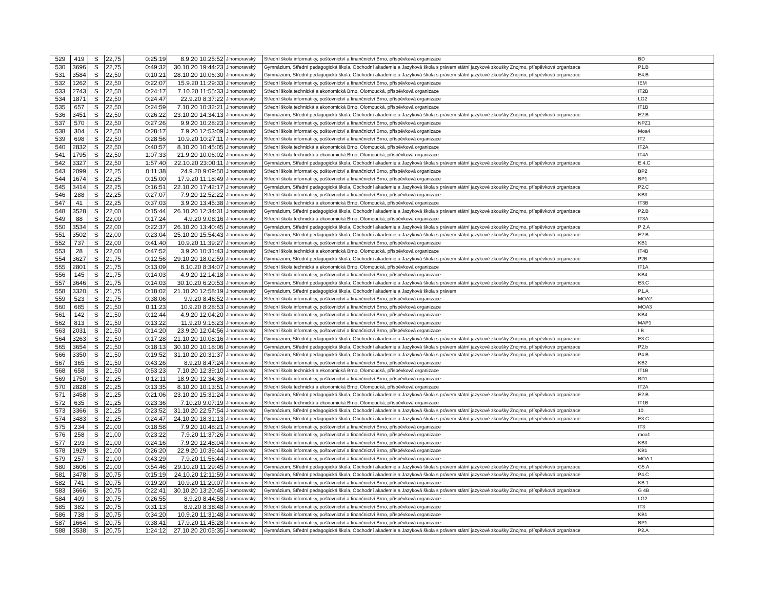| 529 | 419 | S | 22,75 | 0:25:19 | 8.9.20 10:25:52 | Jihomoravský | Střední škola informatiky, poštovnictví a finančnictví Brno, příspěvková organizace | BD |
| 530 | 3696 | S | 22,75 | 0:49:32 | 30.10.20 19:44:23 | Jihomoravský | Gymnázium, Střední pedagogická škola, Obchodní akademie a Jazyková škola s právem státní jazykové zkoušky Znojmo, příspěvková organizace | P1.B |
| 531 | 3584 | S | 22,50 | 0:10:21 | 28.10.20 10:06:30 | Jihomoravský | Gymnázium, Střední pedagogická škola, Obchodní akademie a Jazyková škola s právem státní jazykové zkoušky Znojmo, příspěvková organizace | E4.B |
| 532 | 1262 | S | 22,50 | 0:22:07 | 15.9.20 11:29:33 | Jihomoravský | Střední škola informatiky, poštovnictví a finančnictví Brno, příspěvková organizace | IEM |
| 533 | 2743 | S | 22,50 | 0:24:17 | 7.10.20 11:55:33 | Jihomoravský | Střední škola technická a ekonomická Brno, Olomoucká, příspěvková organizace | IT2B |
| 534 | 1871 | S | 22,50 | 0:24:47 | 22.9.20 8:37:22 | Jihomoravský | Střední škola informatiky, poštovnictví a finančnictví Brno, příspěvková organizace | LG2 |
| 535 | 657 | S | 22,50 | 0:24:59 | 7.10.20 10:32:21 | Jihomoravský | Střední škola technická a ekonomická Brno, Olomoucká, příspěvková organizace | IT1B |
| 536 | 3451 | S | 22,50 | 0:26:22 | 23.10.20 14:34:13 | Jihomoravský | Gymnázium, Střední pedagogická škola, Obchodní akademie a Jazyková škola s právem státní jazykové zkoušky Znojmo, příspěvková organizace | E2.B |
| 537 | 570 | S | 22,50 | 0:27:26 | 9.9.20 10:28:23 | Jihomoravský | Střední škola informatiky, poštovnictví a finančnictví Brno, příspěvková organizace | NPZ1 |
| 538 | 304 | S | 22,50 | 0:28:17 | 7.9.20 12:53:09 | Jihomoravský | Střední škola informatiky, poštovnictví a finančnictví Brno, příspěvková organizace | Moa4 |
| 539 | 698 | S | 22,50 | 0:28:56 | 10.9.20 10:27:11 | Jihomoravský | Střední škola informatiky, poštovnictví a finančnictví Brno, příspěvková organizace | IT2 |
| 540 | 2832 | S | 22,50 | 0:40:57 | 8.10.20 10:45:05 | Jihomoravský | Střední škola technická a ekonomická Brno, Olomoucká, příspěvková organizace | IT2A |
| 541 | 1795 | S | 22,50 | 1:07:33 | 21.9.20 10:06:02 | Jihomoravský | Střední škola technická a ekonomická Brno, Olomoucká, příspěvková organizace | IT4A |
| 542 | 3327 | S | 22,50 | 1:57:40 | 22.10.20 23:00:11 | Jihomoravský | Gymnázium, Střední pedagogická škola, Obchodní akademie a Jazyková škola s právem státní jazykové zkoušky Znojmo, příspěvková organizace | E.4.C |
| 543 | 2099 | S | 22,25 | 0:11:38 | 24.9.20 9:09:50 | Jihomoravský | Střední škola informatiky, poštovnictví a finančnictví Brno, příspěvková organizace | BP2 |
| 544 | 1674 | S | 22,25 | 0:15:00 | 17.9.20 11:18:49 | Jihomoravský | Střední škola informatiky, poštovnictví a finančnictví Brno, příspěvková organizace | BP1 |
| 545 | 3414 | S | 22,25 | 0:16:51 | 22.10.20 17:42:17 | Jihomoravský | Gymnázium, Střední pedagogická škola, Obchodní akademie a Jazyková škola s právem státní jazykové zkoušky Znojmo, příspěvková organizace | P2.C |
| 546 | 288 | S | 22,25 | 0:27:07 | 7.9.20 12:52:22 | Jihomoravský | Střední škola informatiky, poštovnictví a finančnictví Brno, příspěvková organizace | KB3 |
| 547 | 41 | S | 22,25 | 0:37:03 | 3.9.20 13:45:38 | Jihomoravský | Střední škola technická a ekonomická Brno, Olomoucká, příspěvková organizace | IT3B |
| 548 | 3528 | S | 22,00 | 0:15:44 | 26.10.20 12:34:31 | Jihomoravský | Gymnázium, Střední pedagogická škola, Obchodní akademie a Jazyková škola s právem státní jazykové zkoušky Znojmo, příspěvková organizace | P2.B |
| 549 | 88 | S | 22,00 | 0:17:24 | 4.9.20 9:08:16 | Jihomoravský | Střední škola technická a ekonomická Brno, Olomoucká, příspěvková organizace | IT3A |
| 550 | 3534 | S | 22,00 | 0:22:37 | 26.10.20 13:40:45 | Jihomoravský | Gymnázium, Střední pedagogická škola, Obchodní akademie a Jazyková škola s právem státní jazykové zkoušky Znojmo, příspěvková organizace | P 2.A |
| 551 | 3502 | S | 22,00 | 0:23:04 | 25.10.20 15:54:43 | Jihomoravský | Gymnázium, Střední pedagogická škola, Obchodní akademie a Jazyková škola s právem státní jazykové zkoušky Znojmo, příspěvková organizace | E2.B |
| 552 | 737 | S | 22,00 | 0:41:40 | 10.9.20 11:39:27 | Jihomoravský | Střední škola informatiky, poštovnictví a finančnictví Brno, příspěvková organizace | KB1 |
| 553 | 28 | S | 22,00 | 0:47:52 | 3.9.20 10:31:43 | Jihomoravský | Střední škola technická a ekonomická Brno, Olomoucká, příspěvková organizace | IT4B |
| 554 | 3627 | S | 21,75 | 0:12:56 | 29.10.20 18:02:59 | Jihomoravský | Gymnázium, Střední pedagogická škola, Obchodní akademie a Jazyková škola s právem státní jazykové zkoušky Znojmo, příspěvková organizace | P2B |
| 555 | 2801 | S | 21,75 | 0:13:09 | 8.10.20 8:34:07 | Jihomoravský | Střední škola technická a ekonomická Brno, Olomoucká, příspěvková organizace | IT1A |
| 556 | 145 | S | 21,75 | 0:14:03 | 4.9.20 12:14:18 | Jihomoravský | Střední škola informatiky, poštovnictví a finančnictví Brno, příspěvková organizace | KB4 |
| 557 | 3646 | S | 21,75 | 0:14:03 | 30.10.20 6:20:53 | Jihomoravský | Gymnázium, Střední pedagogická škola, Obchodní akademie a Jazyková škola s právem státní jazykové zkoušky Znojmo, příspěvková organizace | E3.C |
| 558 | 3320 | S | 21,75 | 0:18:02 | 21.10.20 12:58:19 | Jihomoravský | Gymnázium, Střední pedagogická škola, Obchodní akademie a Jazyková škola s právem | P1.A |
| 559 | 523 | S | 21,75 | 0:38:06 | 9.9.20 8:46:52 | Jihomoravský | Střední škola informatiky, poštovnictví a finančnictví Brno, příspěvková organizace | MOA2 |
| 560 | 685 | S | 21,50 | 0:11:23 | 10.9.20 8:28:53 | Jihomoravský | Střední škola informatiky, poštovnictví a finančnictví Brno, příspěvková organizace | MOA3 |
| 561 | 142 | S | 21,50 | 0:12:44 | 4.9.20 12:04:20 | Jihomoravský | Střední škola informatiky, poštovnictví a finančnictví Brno, příspěvková organizace | KB4 |
| 562 | 813 | S | 21,50 | 0:13:22 | 11.9.20 9:16:23 | Jihomoravský | Střední škola informatiky, poštovnictví a finančnictví Brno, příspěvková organizace | MAP1 |
| 563 | 2031 | S | 21,50 | 0:14:20 | 23.9.20 12:04:56 | Jihomoravský | Střední škola informatiky, poštovnictví a finančnictví Brno, příspěvková organizace | I.B |
| 564 | 3263 | S | 21,50 | 0:17:28 | 21.10.20 10:08:16 | Jihomoravský | Gymnázium, Střední pedagogická škola, Obchodní akademie a Jazyková škola s právem státní jazykové zkoušky Znojmo, příspěvková organizace | E3.C |
| 565 | 3654 | S | 21,50 | 0:18:13 | 30.10.20 10:18:06 | Jihomoravský | Gymnázium, Střední pedagogická škola, Obchodní akademie a Jazyková škola s právem státní jazykové zkoušky Znojmo, příspěvková organizace | P2.b |
| 566 | 3350 | S | 21,50 | 0:19:52 | 31.10.20 20:31:37 | Jihomoravský | Gymnázium, Střední pedagogická škola, Obchodní akademie a Jazyková škola s právem státní jazykové zkoušky Znojmo, příspěvková organizace | P4.B |
| 567 | 365 | S | 21,50 | 0:43:26 | 8.9.20 8:47:24 | Jihomoravský | Střední škola informatiky, poštovnictví a finančnictví Brno, příspěvková organizace | KB2 |
| 568 | 658 | S | 21,50 | 0:53:23 | 7.10.20 12:39:10 | Jihomoravský | Střední škola technická a ekonomická Brno, Olomoucká, příspěvková organizace | IT1B |
| 569 | 1750 | S | 21,25 | 0:12:11 | 18.9.20 12:34:36 | Jihomoravský | Střední škola informatiky, poštovnictví a finančnictví Brno, příspěvková organizace | BD1 |
| 570 | 2828 | S | 21,25 | 0:13:35 | 8.10.20 10:13:51 | Jihomoravský | Střední škola technická a ekonomická Brno, Olomoucká, příspěvková organizace | IT2A |
| 571 | 3458 | S | 21,25 | 0:21:06 | 23.10.20 15:31:24 | Jihomoravský | Gymnázium, Střední pedagogická škola, Obchodní akademie a Jazyková škola s právem státní jazykové zkoušky Znojmo, příspěvková organizace | E2.B |
| 572 | 635 | S | 21,25 | 0:23:36 | 7.10.20 9:07:19 | Jihomoravský | Střední škola technická a ekonomická Brno, Olomoucká, příspěvková organizace | IT1B |
| 573 | 3366 | S | 21,25 | 0:23:52 | 31.10.20 22:57:54 | Jihomoravský | Gymnázium, Střední pedagogická škola, Obchodní akademie a Jazyková škola s právem státní jazykové zkoušky Znojmo, příspěvková organizace | 10. |
| 574 | 3483 | S | 21,25 | 0:24:47 | 24.10.20 18:31:13 | Jihomoravský | Gymnázium, Střední pedagogická škola, Obchodní akademie a Jazyková škola s právem státní jazykové zkoušky Znojmo, příspěvková organizace | E3.C |
| 575 | 234 | S | 21,00 | 0:18:58 | 7.9.20 10:48:21 | Jihomoravský | Střední škola informatiky, poštovnictví a finančnictví Brno, příspěvková organizace | IT3 |
| 576 | 258 | S | 21,00 | 0:23:22 | 7.9.20 11:37:26 | Jihomoravský | Střední škola informatiky, poštovnictví a finančnictví Brno, příspěvková organizace | moa1 |
| 577 | 293 | S | 21,00 | 0:24:16 | 7.9.20 12:48:04 | Jihomoravský | Střední škola informatiky, poštovnictví a finančnictví Brno, příspěvková organizace | KB3 |
| 578 | 1929 | S | 21,00 | 0:26:20 | 22.9.20 10:36:44 | Jihomoravský | Střední škola informatiky, poštovnictví a finančnictví Brno, příspěvková organizace | KB1 |
| 579 | 257 | S | 21,00 | 0:43:29 | 7.9.20 11:56:44 | Jihomoravský | Střední škola informatiky, poštovnictví a finančnictví Brno, příspěvková organizace | MOA 1 |
| 580 | 3606 | S | 21,00 | 0:54:46 | 29.10.20 11:29:45 | Jihomoravský | Gymnázium, Střední pedagogická škola, Obchodní akademie a Jazyková škola s právem státní jazykové zkoušky Znojmo, příspěvková organizace | G5.A |
| 581 | 3478 | S | 20,75 | 0:15:19 | 24.10.20 12:11:59 | Jihomoravský | Gymnázium, Střední pedagogická škola, Obchodní akademie a Jazyková škola s právem státní jazykové zkoušky Znojmo, příspěvková organizace | P4.C |
| 582 | 741 | S | 20,75 | 0:19:20 | 10.9.20 11:20:07 | Jihomoravský | Střední škola informatiky, poštovnictví a finančnictví Brno, příspěvková organizace | KB 1 |
| 583 | 3666 | S | 20,75 | 0:22:41 | 30.10.20 13:20:45 | Jihomoravský | Gymnázium, Střední pedagogická škola, Obchodní akademie a Jazyková škola s právem státní jazykové zkoušky Znojmo, příspěvková organizace | G 4B |
| 584 | 409 | S | 20,75 | 0:26:55 | 8.9.20 8:44:58 | Jihomoravský | Střední škola informatiky, poštovnictví a finančnictví Brno, příspěvková organizace | LG2 |
| 585 | 382 | S | 20,75 | 0:31:13 | 8.9.20 8:38:48 | Jihomoravský | Střední škola informatiky, poštovnictví a finančnictví Brno, příspěvková organizace | IT3 |
| 586 | 738 | S | 20,75 | 0:34:20 | 10.9.20 11:31:48 | Jihomoravský | Střední škola informatiky, poštovnictví a finančnictví Brno, příspěvková organizace | KB1 |
| 587 | 1664 | S | 20,75 | 0:38:41 | 17.9.20 11:45:28 | Jihomoravský | Střední škola informatiky, poštovnictví a finančnictví Brno, příspěvková organizace | BP1 |
| 588 | 3538 | S | 20,75 | 1:24:12 | 27.10.20 20:05:35 | Jihomoravský | Gymnázium, Střední pedagogická škola, Obchodní akademie a Jazyková škola s právem státní jazykové zkoušky Znojmo, příspěvková organizace | P2.A |